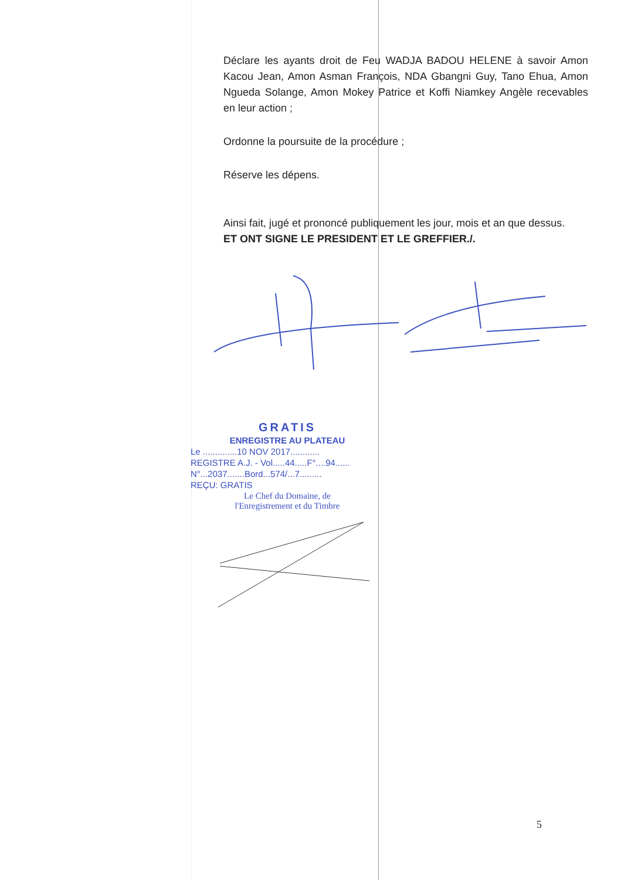Déclare les ayants droit de Feu WADJA BADOU HELENE à savoir Amon Kacou Jean, Amon Asman François, NDA Gbangni Guy, Tano Ehua, Amon Ngueda Solange, Amon Mokey Patrice et Koffi Niamkey Angèle recevables en leur action ;
Ordonne la poursuite de la procédure ;
Réserve les dépens.
Ainsi fait, jugé et prononcé publiquement les jour, mois et an que dessus.
ET ONT SIGNE LE PRESIDENT ET LE GREFFIER./.
GRATIS
ENREGISTRE AU PLATEAU
Le ..............10 NOV 2017............
REGISTRE A.J. - Vol.....44.....F°....94......
N°...2037.......Bord...574/...7.........
REÇU: GRATIS
Le Chef du Domaine, de
l'Enregistrement et du Timbre
5